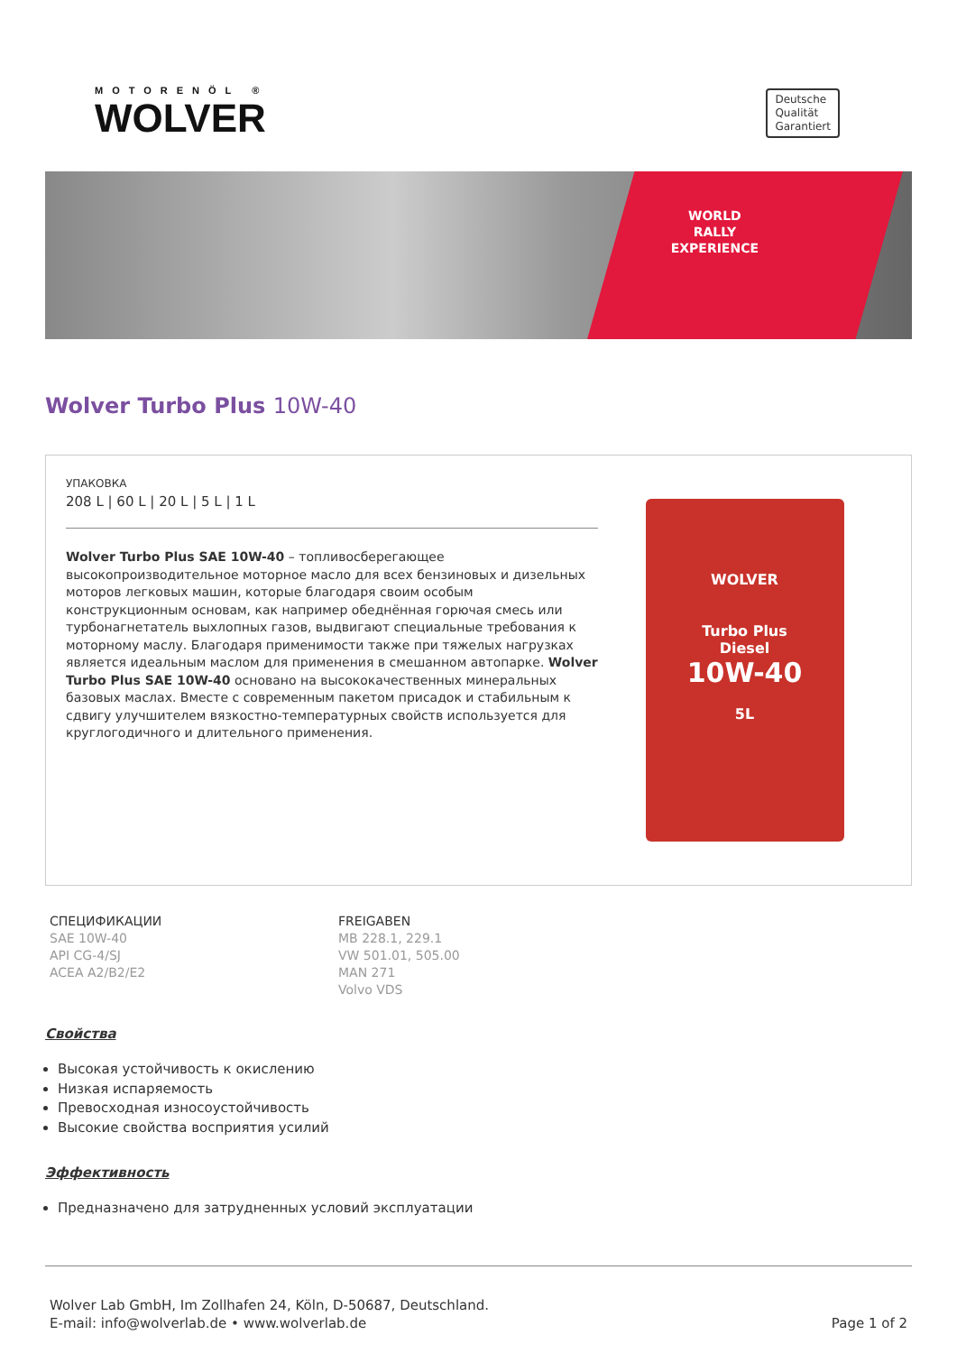MOTORENÖL ®
WOLVER
Deutsche
Qualität
Garantiert
WORLD
RALLY
EXPERIENCE
Wolver Turbo Plus 10W-40
УПАКОВКА
208 L | 60 L | 20 L | 5 L | 1 L
Wolver Turbo Plus SAE 10W-40 – топливосберегающее высокопроизводительное моторное масло для всех бензиновых и дизельных моторов легковых машин, которые благодаря своим особым конструкционным основам, как например обеднённая горючая смесь или турбонагнетатель выхлопных газов, выдвигают специальные требования к моторному маслу. Благодаря применимости также при тяжелых нагрузках является идеальным маслом для применения в смешанном автопарке. Wolver Turbo Plus SAE 10W-40 основано на высококачественных минеральных базовых маслах. Вместе с современным пакетом присадок и стабильным к сдвигу улучшителем вязкостно-температурных свойств используется для круглогодичного и длительного применения.
WOLVER
Turbo Plus
Diesel
10W-40
5L
СПЕЦИФИКАЦИИ
SAE 10W-40
API CG-4/SJ
ACEA A2/B2/E2
FREIGABEN
MB 228.1, 229.1
VW 501.01, 505.00
MAN 271
Volvo VDS
Свойства
Высокая устойчивость к окислению
Низкая испаряемость
Превосходная износоустойчивость
Высокие свойства восприятия усилий
Эффективность
Предназначено для затрудненных условий эксплуатации
Wolver Lab GmbH, Im Zollhafen 24, Köln, D-50687, Deutschland.
E-mail: info@wolverlab.de • www.wolverlab.de
Page 1 of 2